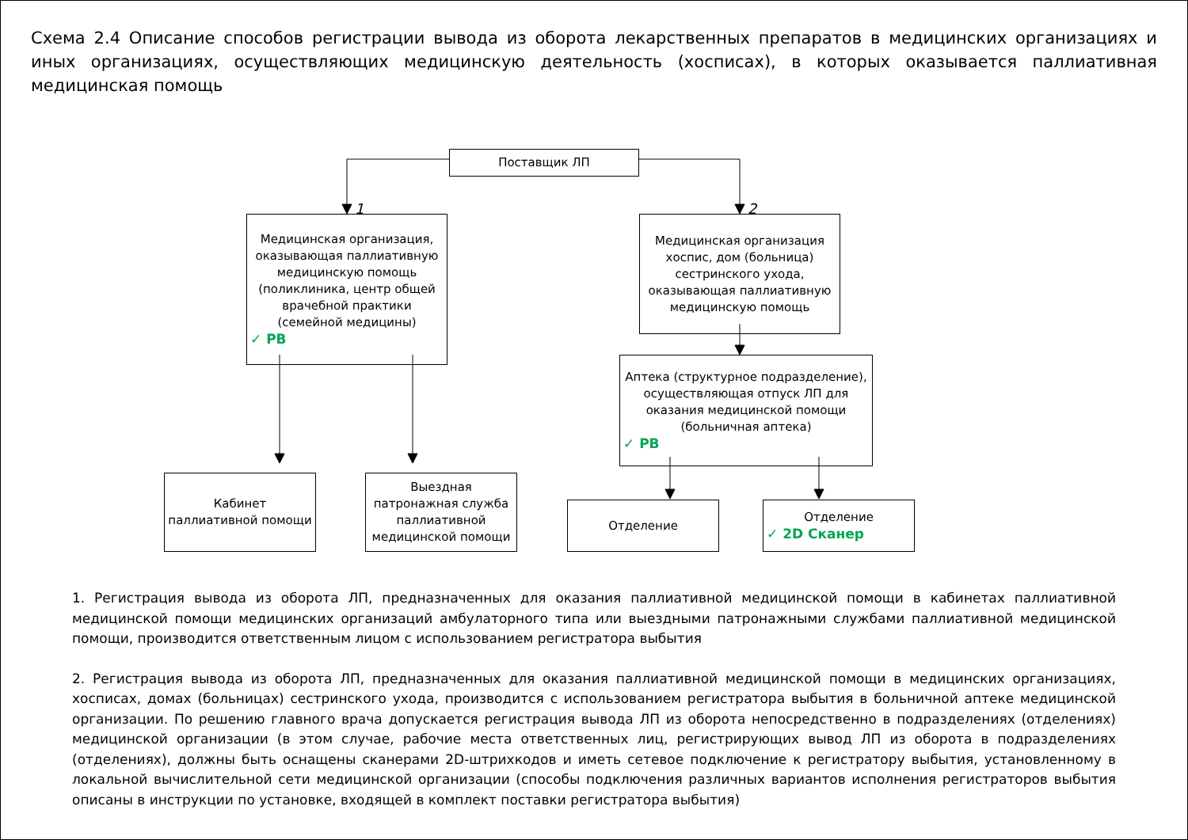Схема 2.4 Описание способов регистрации вывода из оборота лекарственных препаратов в медицинских организациях и иных организациях, осуществляющих медицинскую деятельность (хосписах), в которых оказывается паллиативная медицинская помощь
Поставщик ЛП
1 2
Медицинская организация, оказывающая паллиативную медицинскую помощь (поликлиника, центр общей врачебной практики (семейной медицины)
✓ РВ
Медицинская организация хоспис, дом (больница) сестринского ухода, оказывающая паллиативную медицинскую помощь
Аптека (структурное подразделение), осуществляющая отпуск ЛП для оказания медицинской помощи (больничная аптека)
✓ РВ
Кабинет паллиативной помощи
Выездная патронажная служба паллиативной медицинской помощи
Отделение
Отделение
✓ 2D Сканер
1. Регистрация вывода из оборота ЛП, предназначенных для оказания паллиативной медицинской помощи в кабинетах паллиативной медицинской помощи медицинских организаций амбулаторного типа или выездными патронажными службами паллиативной медицинской помощи, производится ответственным лицом с использованием регистратора выбытия
2. Регистрация вывода из оборота ЛП, предназначенных для оказания паллиативной медицинской помощи в медицинских организациях, хосписах, домах (больницах) сестринского ухода, производится с использованием регистратора выбытия в больничной аптеке медицинской организации. По решению главного врача допускается регистрация вывода ЛП из оборота непосредственно в подразделениях (отделениях) медицинской организации (в этом случае, рабочие места ответственных лиц, регистрирующих вывод ЛП из оборота в подразделениях (отделениях), должны быть оснащены сканерами 2D-штрихкодов и иметь сетевое подключение к регистратору выбытия, установленному в локальной вычислительной сети медицинской организации (способы подключения различных вариантов исполнения регистраторов выбытия описаны в инструкции по установке, входящей в комплект поставки регистратора выбытия)